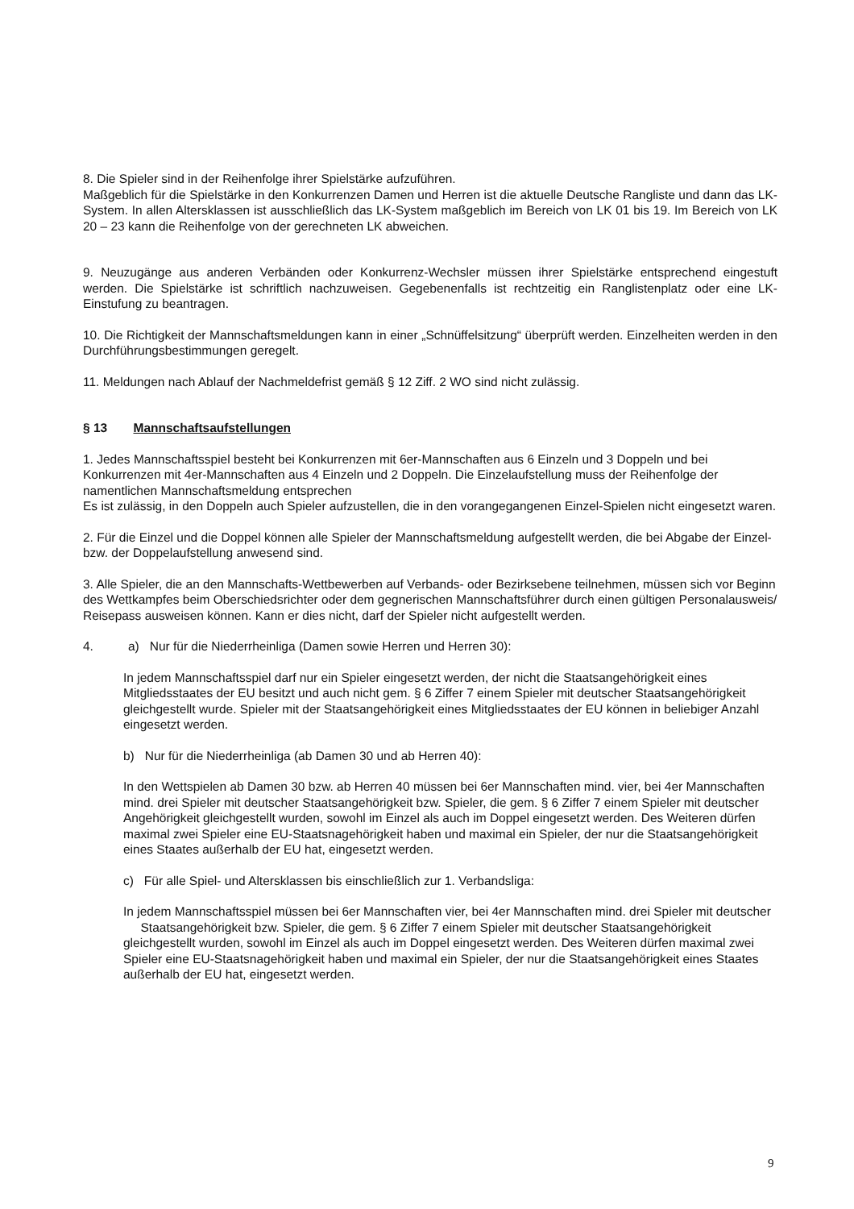8. Die Spieler sind in der Reihenfolge ihrer Spielstärke aufzuführen.
Maßgeblich für die Spielstärke in den Konkurrenzen Damen und Herren ist die aktuelle Deutsche Rangliste und dann das LK-System. In allen Altersklassen ist ausschließlich das LK-System maßgeblich im Bereich von LK 01 bis 19. Im Bereich von LK 20 – 23 kann die Reihenfolge von der gerechneten LK abweichen.
9. Neuzugänge aus anderen Verbänden oder Konkurrenz-Wechsler müssen ihrer Spielstärke entsprechend eingestuft werden. Die Spielstärke ist schriftlich nachzuweisen. Gegebenenfalls ist rechtzeitig ein Ranglistenplatz oder eine LK-Einstufung zu beantragen.
10. Die Richtigkeit der Mannschaftsmeldungen kann in einer „Schnüffelsitzung“ überprüft werden. Einzelheiten werden in den Durchführungsbestimmungen geregelt.
11. Meldungen nach Ablauf der Nachmeldefrist gemäß § 12 Ziff. 2 WO sind nicht zulässig.
§ 13 Mannschaftsaufstellungen
1. Jedes Mannschaftsspiel besteht bei Konkurrenzen mit 6er-Mannschaften aus 6 Einzeln und 3 Doppeln und bei Konkurrenzen mit 4er-Mannschaften aus 4 Einzeln und 2 Doppeln. Die Einzelaufstellung muss der Reihenfolge der namentlichen Mannschaftsmeldung entsprechen
Es ist zulässig, in den Doppeln auch Spieler aufzustellen, die in den vorangegangenen Einzel-Spielen nicht eingesetzt waren.
2. Für die Einzel und die Doppel können alle Spieler der Mannschaftsmeldung aufgestellt werden, die bei Abgabe der Einzel- bzw. der Doppelaufstellung anwesend sind.
3. Alle Spieler, die an den Mannschafts-Wettbewerben auf Verbands- oder Bezirksebene teilnehmen, müssen sich vor Beginn des Wettkampfes beim Oberschiedsrichter oder dem gegnerischen Mannschaftsführer durch einen gültigen Personalausweis/ Reisepass ausweisen können. Kann er dies nicht, darf der Spieler nicht aufgestellt werden.
4. a) Nur für die Niederrheinliga (Damen sowie Herren und Herren 30):
In jedem Mannschaftsspiel darf nur ein Spieler eingesetzt werden, der nicht die Staatsangehörigkeit eines Mitgliedsstaates der EU besitzt und auch nicht gem. § 6 Ziffer 7 einem Spieler mit deutscher Staatsangehörigkeit gleichgestellt wurde. Spieler mit der Staatsangehörigkeit eines Mitgliedsstaates der EU können in beliebiger Anzahl eingesetzt werden.
b) Nur für die Niederrheinliga (ab Damen 30 und ab Herren 40):
In den Wettspielen ab Damen 30 bzw. ab Herren 40 müssen bei 6er Mannschaften mind. vier, bei 4er Mannschaften mind. drei Spieler mit deutscher Staatsangehörigkeit bzw. Spieler, die gem. § 6 Ziffer 7 einem Spieler mit deutscher Angehörigkeit gleichgestellt wurden, sowohl im Einzel als auch im Doppel eingesetzt werden. Des Weiteren dürfen maximal zwei Spieler eine EU-Staatsnagehörigkeit haben und maximal ein Spieler, der nur die Staatsangehörigkeit eines Staates außerhalb der EU hat, eingesetzt werden.
c) Für alle Spiel- und Altersklassen bis einschließlich zur 1. Verbandsliga:
In jedem Mannschaftsspiel müssen bei 6er Mannschaften vier, bei 4er Mannschaften mind. drei Spieler mit deutscher Staatsangehörigkeit bzw. Spieler, die gem. § 6 Ziffer 7 einem Spieler mit deutscher Staatsangehörigkeit gleichgestellt wurden, sowohl im Einzel als auch im Doppel eingesetzt werden. Des Weiteren dürfen maximal zwei Spieler eine EU-Staatsnagehörigkeit haben und maximal ein Spieler, der nur die Staatsangehörigkeit eines Staates außerhalb der EU hat, eingesetzt werden.
9